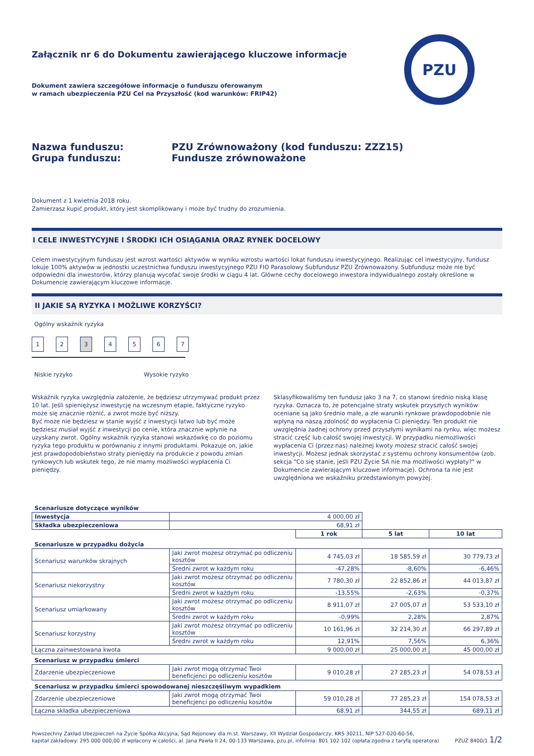PZU
Załącznik nr 6 do Dokumentu zawierającego kluczowe informacje
Dokument zawiera szczegółowe informacje o funduszu oferowanym
w ramach ubezpieczenia PZU Cel na Przyszłość (kod warunków: FRIP42)
Nazwa funduszu:
Grupa funduszu:
PZU Zrównoważony (kod funduszu: ZZZ15)
Fundusze zrównoważone
Dokument z 1 kwietnia 2018 roku.
Zamierzasz kupić produkt, który jest skomplikowany i może być trudny do zrozumienia.
I CELE INWESTYCYJNE I ŚRODKI ICH OSIĄGANIA ORAZ RYNEK DOCELOWY
Celem inwestycyjnym funduszu jest wzrost wartości aktywów w wyniku wzrostu wartości lokat funduszu inwestycyjnego. Realizując cel inwestycyjny, fundusz lokuje 100% aktywów w jednostki uczestnictwa funduszu inwestycyjnego PZU FIO Parasolowy Subfundusz PZU Zrównoważony. Subfundusz może nie być odpowiedni dla inwestorów, którzy planują wycofać swoje środki w ciągu 4 lat. Główne cechy docelowego inwestora indywidualnego zostały określone w Dokumencie zawierającym kluczowe informacje.
II JAKIE SĄ RYZYKA I MOŻLIWE KORZYŚCI?
Ogólny wskaźnik ryzyka
1234567
Niskie ryzyko Wysokie ryzyko
Wskaźnik ryzyka uwzględnia założenie, że będziesz utrzymywać produkt przez 10 lat. Jeśli spieniężysz inwestycję na wczesnym etapie, faktyczne ryzyko może się znacznie różnić, a zwrot może być niższy.
Być może nie będziesz w stanie wyjść z inwestycji łatwo lub być może będziesz musiał wyjść z inwestycji po cenie, która znacznie wpłynie na uzyskany zwrot. Ogólny wskaźnik ryzyka stanowi wskazówkę co do poziomu ryzyka tego produktu w porównaniu z innymi produktami. Pokazuje on, jakie jest prawdopodobieństwo straty pieniędzy na produkcie z powodu zmian rynkowych lub wskutek tego, że nie mamy możliwości wypłacenia Ci pieniędzy.
Sklasyfikowaliśmy ten fundusz jako 3 na 7, co stanowi średnio niską klasę ryzyka. Oznacza to, że potencjalne straty wskutek przyszłych wyników oceniane są jako średnio małe, a złe warunki rynkowe prawdopodobnie nie wpłyną na naszą zdolność do wypłacenia Ci pieniędzy. Ten produkt nie uwzględnia żadnej ochrony przed przyszłymi wynikami na rynku, więc możesz stracić część lub całość swojej inwestycji. W przypadku niemożliwości wypłacenia Ci (przez nas) należnej kwoty możesz stracić całość swojej inwestycji. Możesz jednak skorzystać z systemu ochrony konsumentów (zob. sekcja "Co się stanie, jeśli PZU Życie SA nie ma możliwości wypłaty?" w Dokumencie zawierającym kluczowe informacje). Ochrona ta nie jest uwzględniona we wskaźniku przedstawionym powyżej.
| Scenariusze dotyczące wyników | | | | |
| Inwestycja | 4 000,00 zł | | | |
| Składka ubezpieczeniowa | 68,91 zł | | | |
| | | 1 rok | 5 lat | 10 lat |
| Scenariusze w przypadku dożycia | | | | |
| Scenariusz warunków skrajnych | Jaki zwrot możesz otrzymać po odliczeniu kosztów | 4 745,03 zł | 18 585,59 zł | 30 779,73 zł |
| | Średni zwrot w każdym roku | -47,28% | -8,60% | -6,46% |
| Scenariusz niekorzystny | Jaki zwrot możesz otrzymać po odliczeniu kosztów | 7 780,30 zł | 22 852,86 zł | 44 013,87 zł |
| | Średni zwrot w każdym roku | -13,55% | -2,63% | -0,37% |
| Scenariusz umiarkowany | Jaki zwrot możesz otrzymać po odliczeniu kosztów | 8 911,07 zł | 27 005,07 zł | 53 533,10 zł |
| | Średni zwrot w każdym roku | -0,99% | 2,28% | 2,87% |
| Scenariusz korzystny | Jaki zwrot możesz otrzymać po odliczeniu kosztów | 10 161,96 zł | 32 214,30 zł | 66 297,89 zł |
| | Średni zwrot w każdym roku | 12,91% | 7,56% | 6,36% |
| Łączna zainwestowana kwota | | 9 000,00 zł | 25 000,00 zł | 45 000,00 zł |
| Scenariusz w przypadku śmierci | | | | |
| Zdarzenie ubezpieczeniowe | Jaki zwrot mogą otrzymać Twoi beneficjenci po odliczeniu kosztów | 9 010,28 zł | 27 285,23 zł | 54 078,53 zł |
| Scenariusz w przypadku śmierci spowodowanej nieszczęśliwym wypadkiem | | | | |
| Zdarzenie ubezpieczeniowe | Jaki zwrot mogą otrzymać Twoi beneficjenci po odliczeniu kosztów | 59 010,28 zł | 77 285,23 zł | 154 078,53 zł |
| Łączna składka ubezpieczeniowa | | 68,91 zł | 344,55 zł | 689,11 zł |
Powszechny Zakład Ubezpieczeń na Życie Spółka Akcyjna, Sąd Rejonowy dla m.st. Warszawy, XII Wydział Gospodarczy, KRS 30211, NIP 527-020-60-56,
kapitał zakładowy: 295 000 000,00 zł wpłacony w całości, al. Jana Pawła II 24, 00-133 Warszawa, pzu.pl, infolinia: 801 102 102 (opłata zgodna z taryfą operatora)
PZUŻ 8400/1 1/2